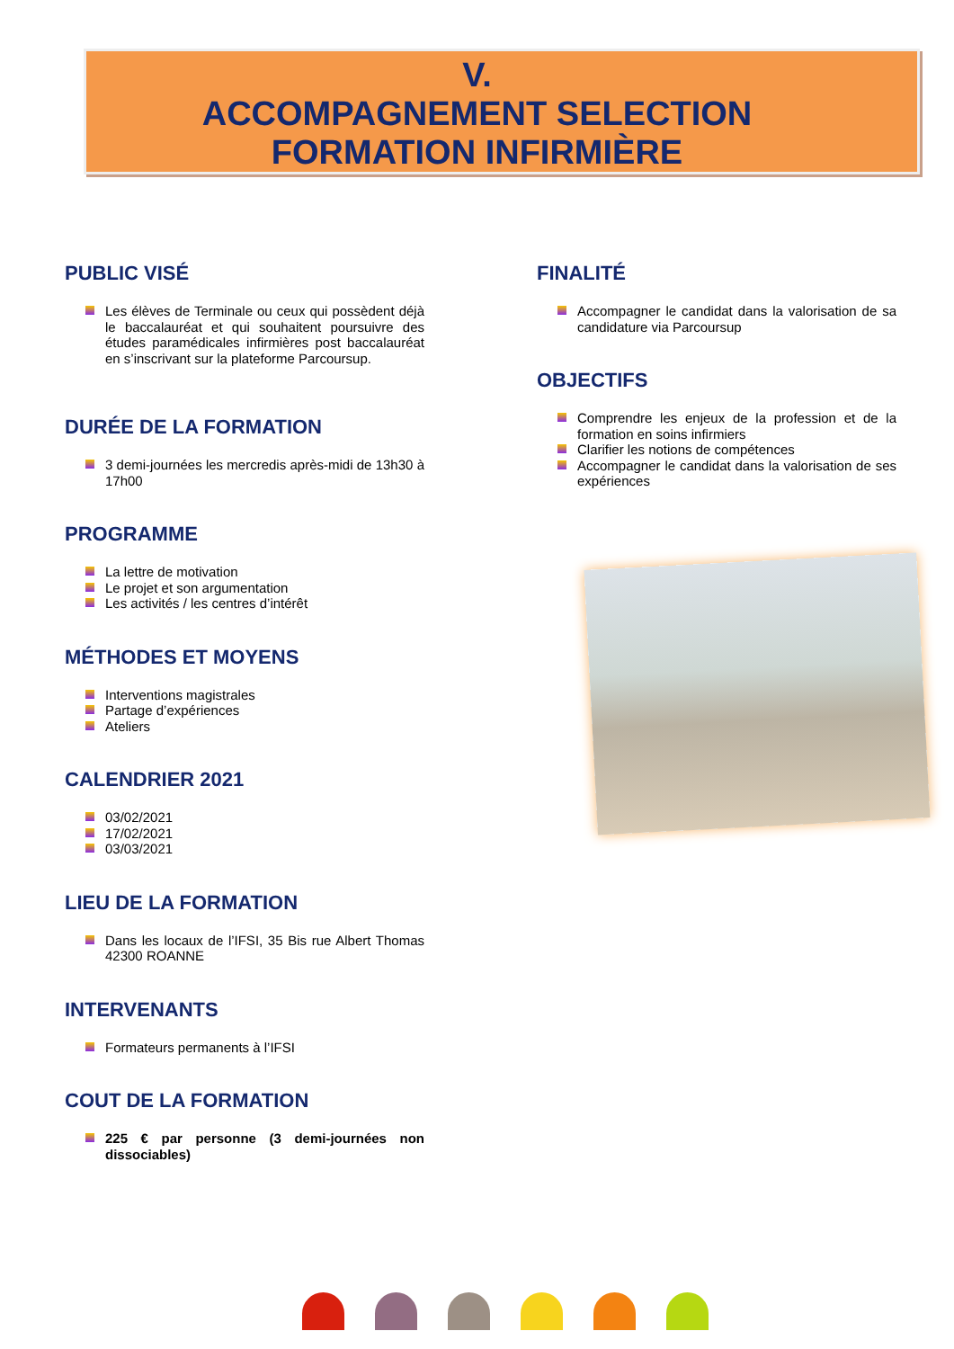V.
ACCOMPAGNEMENT SELECTION
FORMATION INFIRMIÈRE
PUBLIC VISÉ
Les élèves de Terminale ou ceux qui possèdent déjà le baccalauréat et qui souhaitent poursuivre des études paramédicales infirmières post baccalauréat en s’inscrivant sur la plateforme Parcoursup.
DURÉE DE LA FORMATION
3 demi-journées les mercredis après-midi de 13h30 à 17h00
PROGRAMME
La lettre de motivation
Le projet et son argumentation
Les activités / les centres d’intérêt
MÉTHODES ET MOYENS
Interventions magistrales
Partage d’expériences
Ateliers
CALENDRIER 2021
03/02/2021
17/02/2021
03/03/2021
LIEU DE LA FORMATION
Dans les locaux de l’IFSI, 35 Bis rue Albert Thomas 42300 ROANNE
INTERVENANTS
Formateurs permanents à l’IFSI
COUT DE LA FORMATION
225 € par personne (3 demi-journées non dissociables)
FINALITÉ
Accompagner le candidat dans la valorisation de sa candidature via Parcoursup
OBJECTIFS
Comprendre les enjeux de la profession et de la formation en soins infirmiers
Clarifier les notions de compétences
Accompagner le candidat dans la valorisation de ses expériences